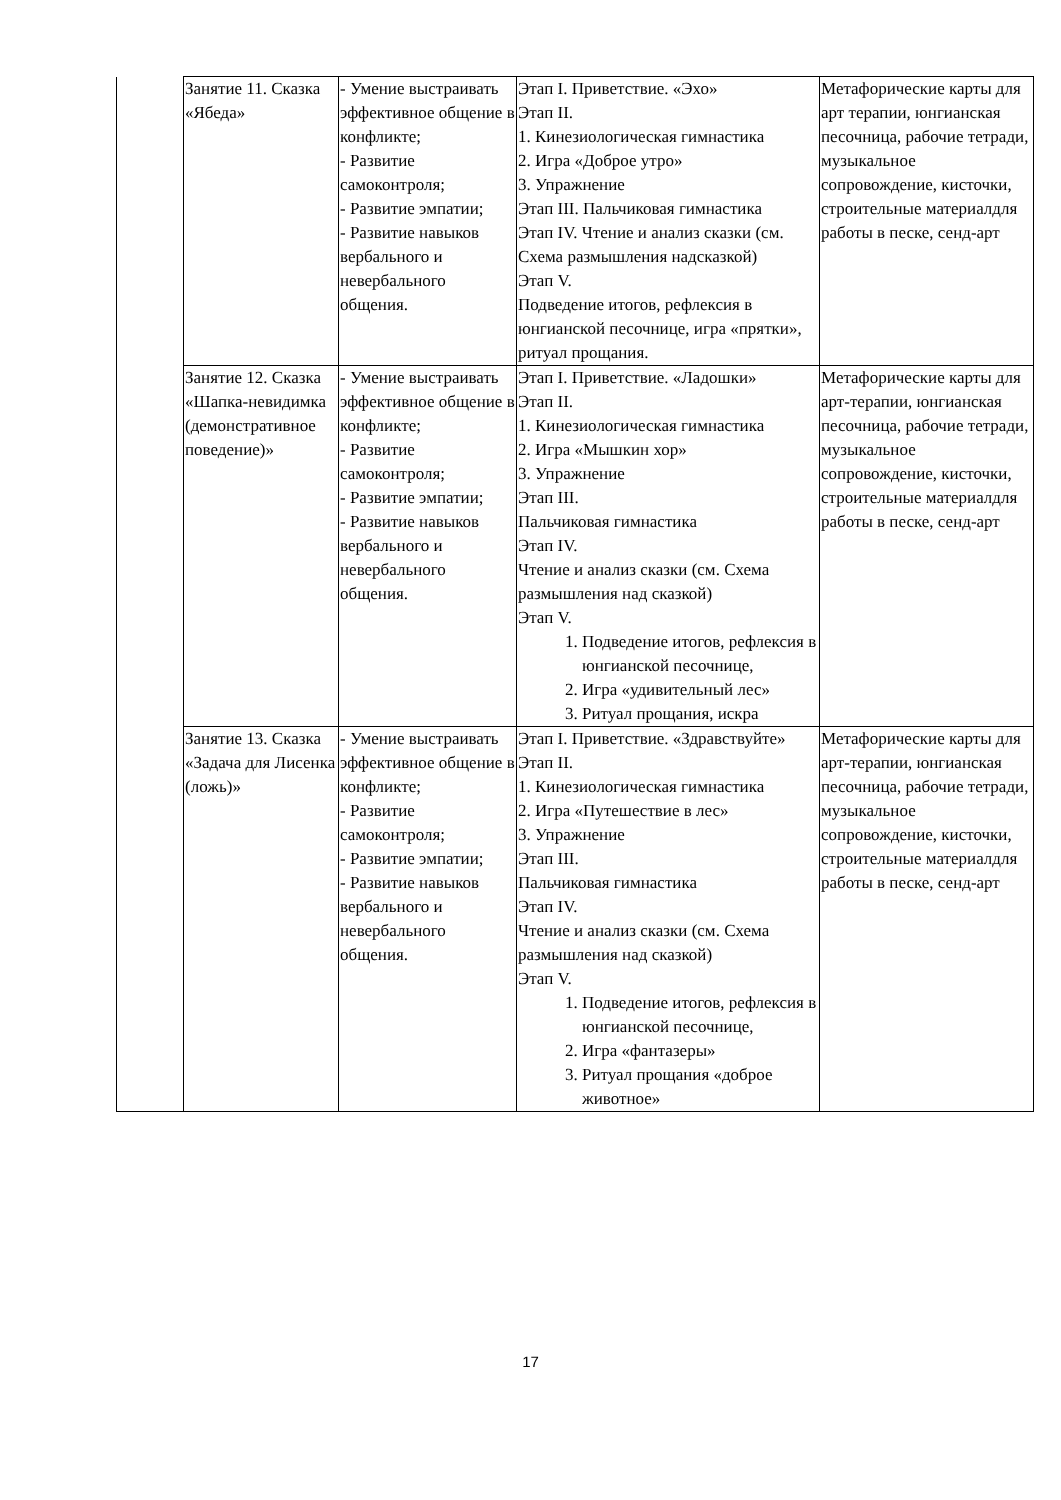| | Занятие 11. Сказка «Ябеда» | - Умение выстраивать эффективное общение в конфликте; - Развитие самоконтроля; - Развитие эмпатии; - Развитие навыков вербального и невербального общения. | Этап I. Приветствие. «Эхо» Этап II. 1. Кинезиологическая гимнастика 2. Игра «Доброе утро» 3. Упражнение Этап III. Пальчиковая гимнастика Этап IV. Чтение и анализ сказки (см. Схема размышления надсказкой) Этап V. Подведение итогов, рефлексия в юнгианской песочнице, игра «прятки», ритуал прощания. | Метафорические карты для арт терапии, юнгианская песочница, рабочие тетради, музыкальное сопровождение, кисточки, строительные материалдля работы в песке, сенд-арт |
| | Занятие 12. Сказка «Шапка-невидимка (демонстративное поведение)» | - Умение выстраивать эффективное общение в конфликте; - Развитие самоконтроля; - Развитие эмпатии; - Развитие навыков вербального и невербального общения. | Этап I. Приветствие. «Ладошки» Этап II. 1. Кинезиологическая гимнастика 2. Игра «Мышкин хор» 3. Упражнение Этап III. Пальчиковая гимнастика Этап IV. Чтение и анализ сказки (см. Схема размышления над сказкой) Этап V. 1. Подведение итогов, рефлексия в юнгианской песочнице, 2. Игра «удивительный лес» 3. Ритуал прощания, искра | Метафорические карты для арт-терапии, юнгианская песочница, рабочие тетради, музыкальное сопровождение, кисточки, строительные материалдля работы в песке, сенд-арт |
| | Занятие 13. Сказка «Задача для Лисенка (ложь)» | - Умение выстраивать эффективное общение в конфликте; - Развитие самоконтроля; - Развитие эмпатии; - Развитие навыков вербального и невербального общения. | Этап I. Приветствие. «Здравствуйте» Этап II. 1. Кинезиологическая гимнастика 2. Игра «Путешествие в лес» 3. Упражнение Этап III. Пальчиковая гимнастика Этап IV. Чтение и анализ сказки (см. Схема размышления над сказкой) Этап V. 1. Подведение итогов, рефлексия в юнгианской песочнице, 2. Игра «фантазеры» 3. Ритуал прощания «доброе животное» | Метафорические карты для арт-терапии, юнгианская песочница, рабочие тетради, музыкальное сопровождение, кисточки, строительные материалдля работы в песке, сенд-арт |
17